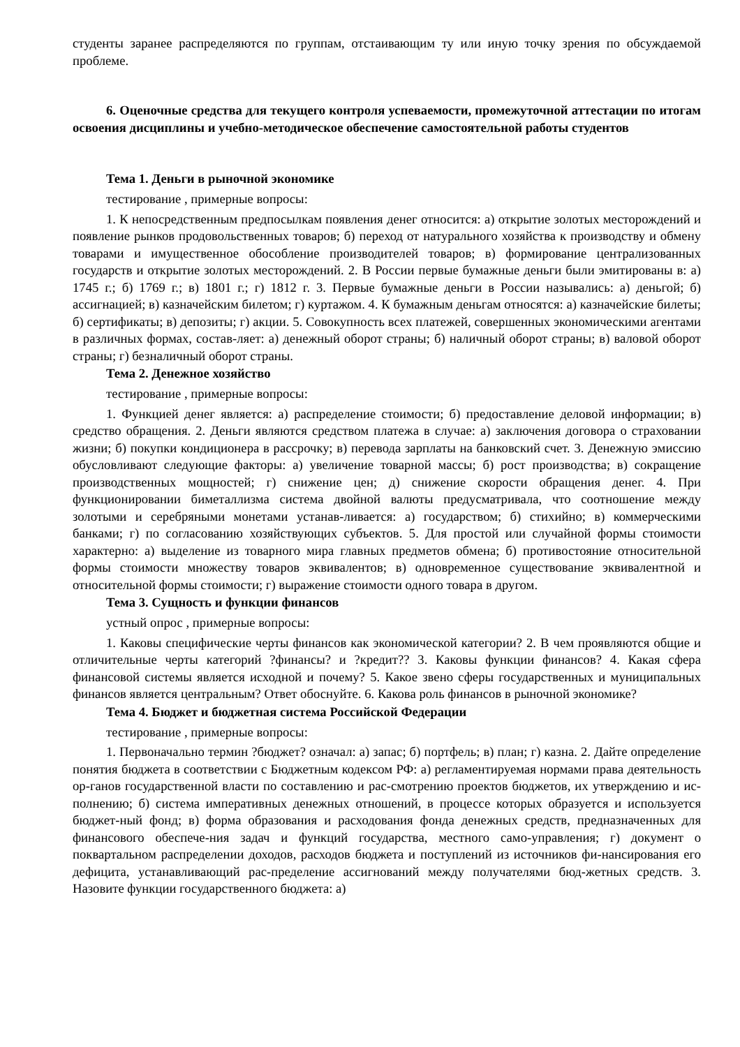студенты заранее распределяются по группам, отстаивающим ту или иную точку зрения по обсуждаемой проблеме.
6. Оценочные средства для текущего контроля успеваемости, промежуточной аттестации по итогам освоения дисциплины и учебно-методическое обеспечение самостоятельной работы студентов
Тема 1. Деньги в рыночной экономике
тестирование , примерные вопросы:
1. К непосредственным предпосылкам появления денег относится: а) открытие золотых месторождений и появление рынков продовольственных товаров; б) переход от натурального хозяйства к производству и обмену товарами и имущественное обособление производителей товаров; в) формирование централизованных государств и открытие золотых месторождений. 2. В России первые бумажные деньги были эмитированы в: а) 1745 г.; б) 1769 г.; в) 1801 г.; г) 1812 г. 3. Первые бумажные деньги в России назывались: а) деньгой; б) ассигнацией; в) казначейским билетом; г) куртажом. 4. К бумажным деньгам относятся: а) казначейские билеты; б) сертификаты; в) депозиты; г) акции. 5. Совокупность всех платежей, совершенных экономическими агентами в различных формах, состав-ляет: а) денежный оборот страны; б) наличный оборот страны; в) валовой оборот страны; г) безналичный оборот страны.
Тема 2. Денежное хозяйство
тестирование , примерные вопросы:
1. Функцией денег является: а) распределение стоимости; б) предоставление деловой информации; в) средство обращения. 2. Деньги являются средством платежа в случае: а) заключения договора о страховании жизни; б) покупки кондиционера в рассрочку; в) перевода зарплаты на банковский счет. 3. Денежную эмиссию обусловливают следующие факторы: а) увеличение товарной массы; б) рост производства; в) сокращение производственных мощностей; г) снижение цен; д) снижение скорости обращения денег. 4. При функционировании биметаллизма система двойной валюты предусматривала, что соотношение между золотыми и серебряными монетами устанав-ливается: а) государством; б) стихийно; в) коммерческими банками; г) по согласованию хозяйствующих субъектов. 5. Для простой или случайной формы стоимости характерно: а) выделение из товарного мира главных предметов обмена; б) противостояние относительной формы стоимости множеству товаров эквивалентов; в) одновременное существование эквивалентной и относительной формы стоимости; г) выражение стоимости одного товара в другом.
Тема 3. Сущность и функции финансов
устный опрос , примерные вопросы:
1. Каковы специфические черты финансов как экономической категории? 2. В чем проявляются общие и отличительные черты категорий ?финансы? и ?кредит?? 3. Каковы функции финансов? 4. Какая сфера финансовой системы является исходной и почему? 5. Какое звено сферы государственных и муниципальных финансов является центральным? Ответ обоснуйте. 6. Какова роль финансов в рыночной экономике?
Тема 4. Бюджет и бюджетная система Российской Федерации
тестирование , примерные вопросы:
1. Первоначально термин ?бюджет? означал: а) запас; б) портфель; в) план; г) казна. 2. Дайте определение понятия бюджета в соответствии с Бюджетным кодексом РФ: а) регламентируемая нормами права деятельность ор-ганов государственной власти по составлению и рас-смотрению проектов бюджетов, их утверждению и ис-полнению; б) система императивных денежных отношений, в процессе которых образуется и используется бюджет-ный фонд; в) форма образования и расходования фонда денежных средств, предназначенных для финансового обеспече-ния задач и функций государства, местного само-управления; г) документ о поквартальном распределении доходов, расходов бюджета и поступлений из источников фи-нансирования его дефицита, устанавливающий рас-пределение ассигнований между получателями бюд-жетных средств. 3. Назовите функции государственного бюджета: а)